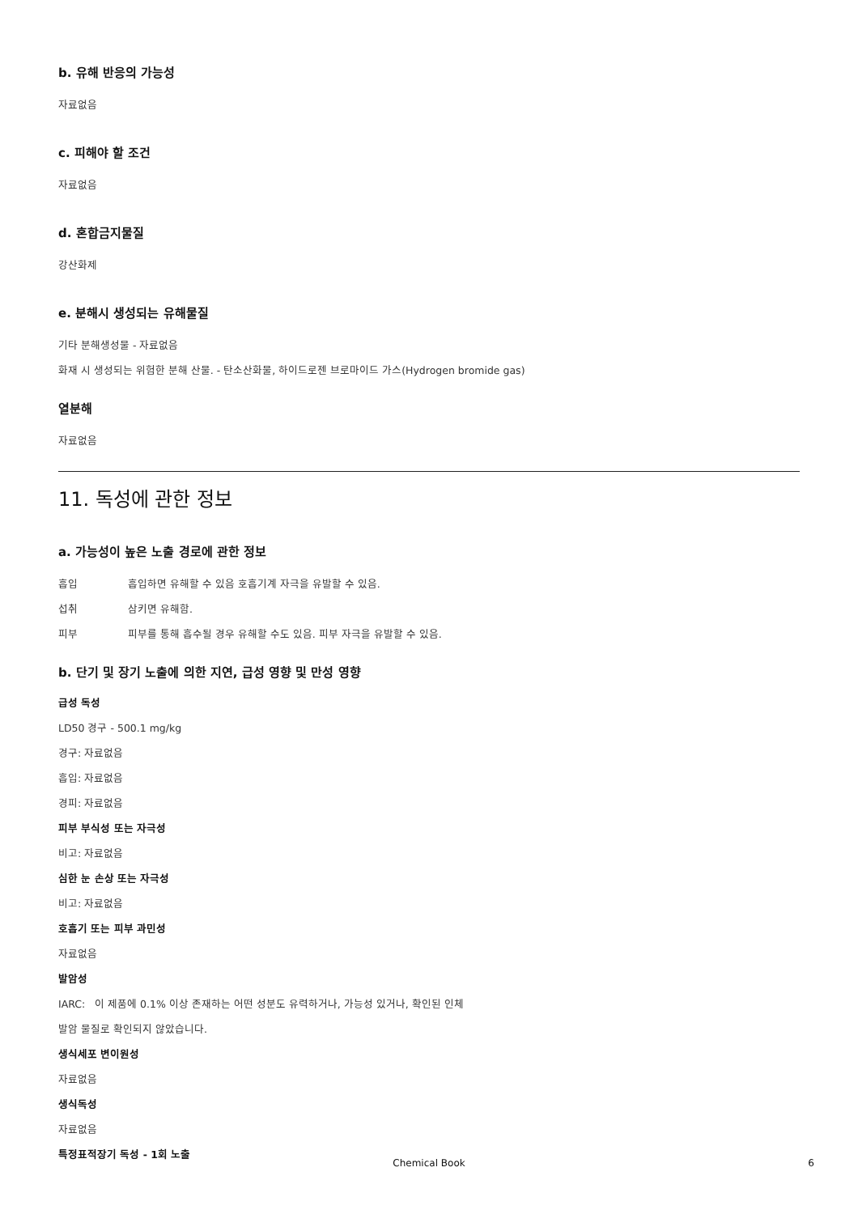b. 유해 반응의 가능성
자료없음
c. 피해야 할 조건
자료없음
d. 혼합금지물질
강산화제
e. 분해시 생성되는 유해물질
기타 분해생성물 - 자료없음
화재 시 생성되는 위험한 분해 산물. - 탄소산화물, 하이드로젠 브로마이드 가스(Hydrogen bromide gas)
열분해
자료없음
11. 독성에 관한 정보
a. 가능성이 높은 노출 경로에 관한 정보
흡입 흡입하면 유해할 수 있음 호흡기계 자극을 유발할 수 있음.
섭취 삼키면 유해함.
피부 피부를 통해 흡수될 경우 유해할 수도 있음. 피부 자극을 유발할 수 있음.
b. 단기 및 장기 노출에 의한 지연, 급성 영향 및 만성 영향
급성 독성
LD50 경구 - 500.1 mg/kg
경구: 자료없음
흡입: 자료없음
경피: 자료없음
피부 부식성 또는 자극성
비고: 자료없음
심한 눈 손상 또는 자극성
비고: 자료없음
호흡기 또는 피부 과민성
자료없음
발암성
IARC: 이 제품에 0.1% 이상 존재하는 어떤 성분도 유력하거나, 가능성 있거나, 확인된 인체
발암 물질로 확인되지 않았습니다.
생식세포 변이원성
자료없음
생식독성
자료없음
특정표적장기 독성 - 1회 노출
Chemical Book
6